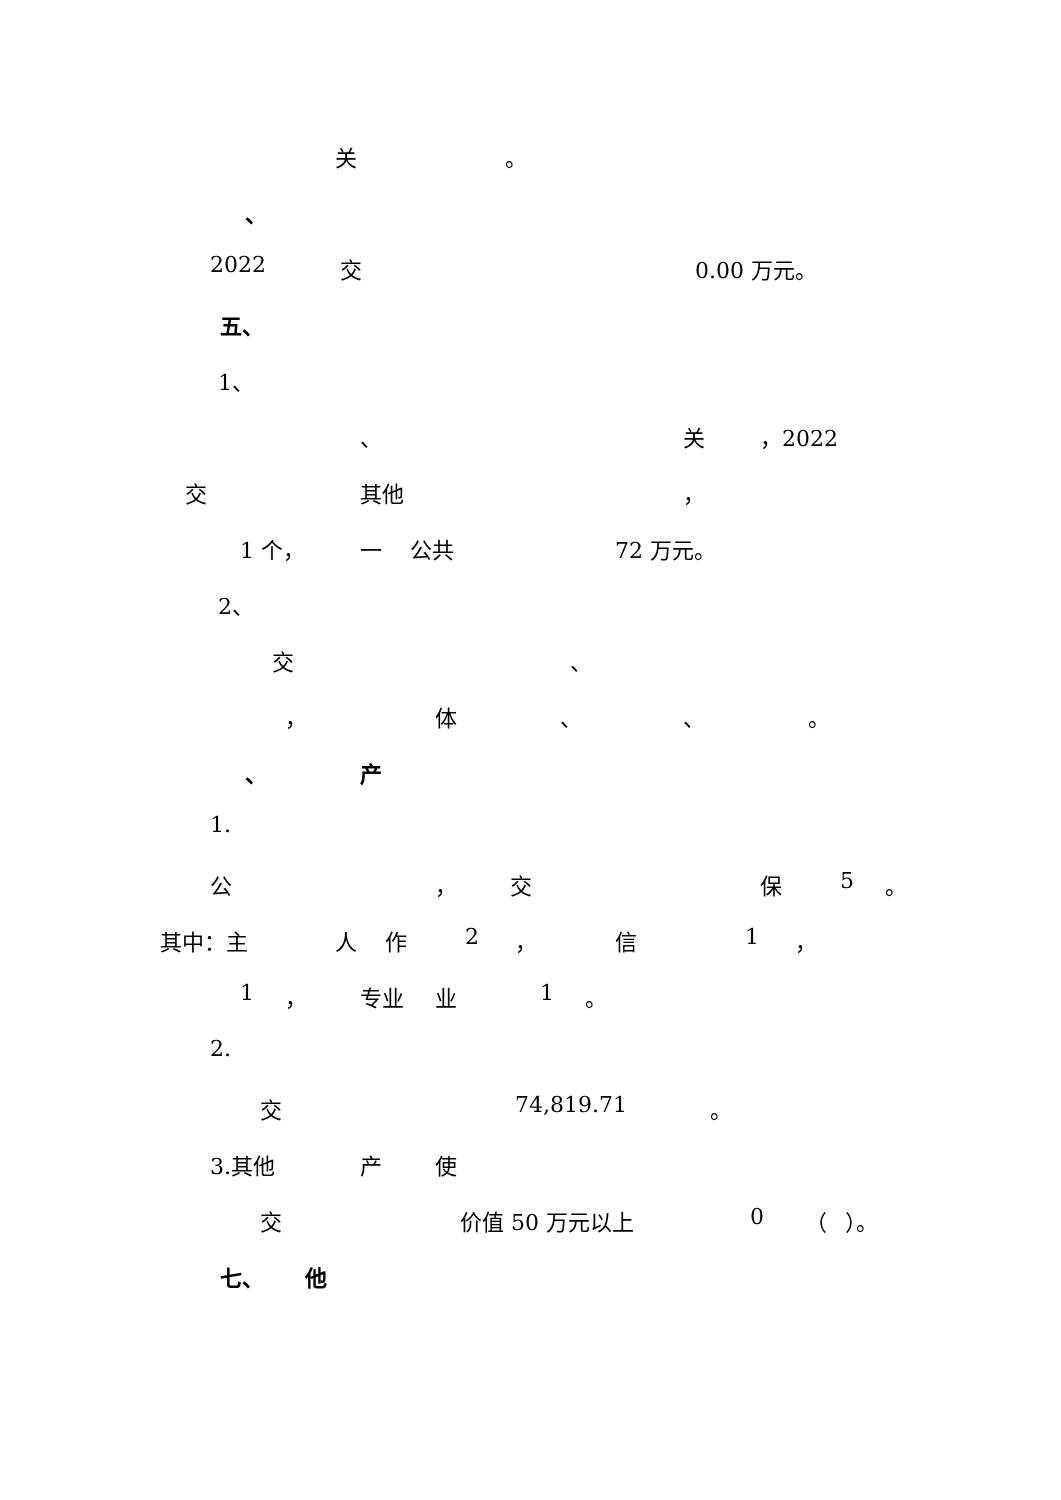关 。
、
2022 交 0.00 万元。
五、
1、
、 关 ，2022
交 其他 ，
1 个， 一 公共 72 万元。
2、
交 、
， 体 、 、 。
、 产
1.
公 ， 交 保 5 。
其中：主 人 作 2 ， 信 1 ，
1 ， 专业 业 1 。
2.
交 74,819.71 。
3.其他 产 使
交 价值 50 万元以上 0 （ ）。
七、 他